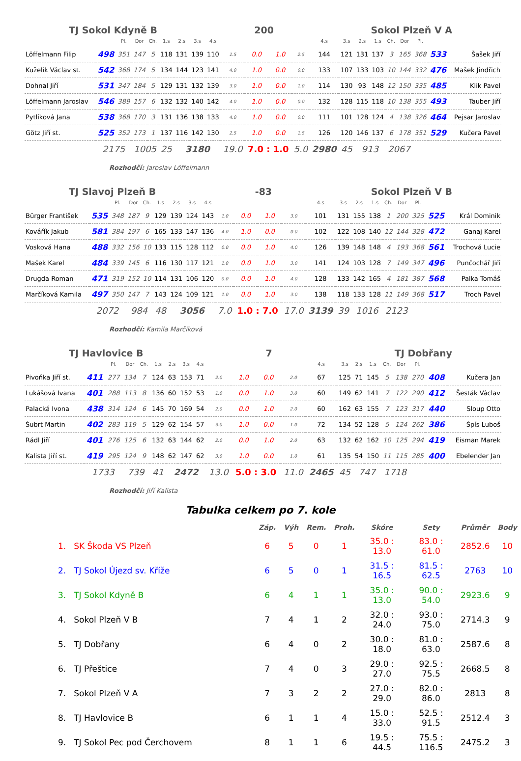TJ Sokol Kdyně B 200 Sokol Plzeň V A
| | | Pl. | Dor | Ch. | 1.s | 2.s | 3.s | 4.s | | | | | 4.s | 3.s | 2.s | 1.s | Ch. | Dor | Pl. | | |
| Löffelmann Filip | 498 | 351 | 147 | 5 | 118 | 131 | 139 | 110 | 1.5 | 0.0 | 1.0 | 2.5 | 144 | 121 | 131 | 137 | 3 | 165 | 368 | 533 | Šašek Jiří |
| Kuželík Václav st. | 542 | 368 | 174 | 5 | 134 | 144 | 123 | 141 | 4.0 | 1.0 | 0.0 | 0.0 | 133 | 107 | 133 | 103 | 10 | 144 | 332 | 476 | Mašek Jindřich |
| Dohnal Jiří | 531 | 347 | 184 | 5 | 129 | 131 | 132 | 139 | 3.0 | 1.0 | 0.0 | 1.0 | 114 | 130 | 93 | 148 | 12 | 150 | 335 | 485 | Klik Pavel |
| Löffelmann Jaroslav | 546 | 389 | 157 | 6 | 132 | 132 | 140 | 142 | 4.0 | 1.0 | 0.0 | 0.0 | 132 | 128 | 115 | 118 | 10 | 138 | 355 | 493 | Tauber Jiří |
| Pytlíková Jana | 538 | 368 | 170 | 3 | 131 | 136 | 138 | 133 | 4.0 | 1.0 | 0.0 | 0.0 | 111 | 101 | 128 | 124 | 4 | 138 | 326 | 464 | Pejsar Jaroslav |
| Götz Jiří st. | 525 | 352 | 173 | 1 | 137 | 116 | 142 | 130 | 2.5 | 1.0 | 0.0 | 1.5 | 126 | 120 | 146 | 137 | 6 | 178 | 351 | 529 | Kučera Pavel |
| | 2175 | | 1005 | | 25 | 3180 | | | 19.0 | 7.0 : 1.0 | | 5.0 | 2980 | 45 | 913 | | 2067 | | | | |
Rozhodčí: Jaroslav Löffelmann
TJ Slavoj Plzeň B -83 Sokol Plzeň V B
| | | Pl. | Dor | Ch. | 1.s | 2.s | 3.s | 4.s | | | | | 4.s | 3.s | 2.s | 1.s | Ch. | Dor | Pl. | | |
| Bürger František | 535 | 348 | 187 | 9 | 129 | 139 | 124 | 143 | 1.0 | 0.0 | 1.0 | 3.0 | 101 | 131 | 155 | 138 | 1 | 200 | 325 | 525 | Král Dominik |
| Kovářík Jakub | 581 | 384 | 197 | 6 | 165 | 133 | 147 | 136 | 4.0 | 1.0 | 0.0 | 0.0 | 102 | 122 | 108 | 140 | 12 | 144 | 328 | 472 | Ganaj Karel |
| Vosková Hana | 488 | 332 | 156 | 10 | 133 | 115 | 128 | 112 | 0.0 | 0.0 | 1.0 | 4.0 | 126 | 139 | 148 | 148 | 4 | 193 | 368 | 561 | Trochová Lucie |
| Mašek Karel | 484 | 339 | 145 | 6 | 116 | 130 | 117 | 121 | 1.0 | 0.0 | 1.0 | 3.0 | 141 | 124 | 103 | 128 | 7 | 149 | 347 | 496 | Punčochář Jiří |
| Drugda Roman | 471 | 319 | 152 | 10 | 114 | 131 | 106 | 120 | 0.0 | 0.0 | 1.0 | 4.0 | 128 | 133 | 142 | 165 | 4 | 181 | 387 | 568 | Palka Tomáš |
| Marčíková Kamila | 497 | 350 | 147 | 7 | 143 | 124 | 109 | 121 | 1.0 | 0.0 | 1.0 | 3.0 | 138 | 118 | 133 | 128 | 11 | 149 | 368 | 517 | Troch Pavel |
| | 2072 | | 984 | | 48 | 3056 | | | 7.0 | 1.0 : 7.0 | | 17.0 | 3139 | 39 | 1016 | | 2123 | | | | |
Rozhodčí: Kamila Marčíková
TJ Havlovice B 7 TJ Dobřany
| | | Pl. | Dor | Ch. | 1.s | 2.s | 3.s | 4.s | | | | | 4.s | 3.s | 2.s | 1.s | Ch. | Dor | Pl. | | |
| Pivoňka Jiří st. | 411 | 277 | 134 | 7 | 124 | 63 | 153 | 71 | 2.0 | 1.0 | 0.0 | 2.0 | 67 | 125 | 71 | 145 | 5 | 138 | 270 | 408 | Kučera Jan |
| Lukášová Ivana | 401 | 288 | 113 | 8 | 136 | 60 | 152 | 53 | 1.0 | 0.0 | 1.0 | 3.0 | 60 | 149 | 62 | 141 | 7 | 122 | 290 | 412 | Šesták Václav |
| Palacká Ivona | 438 | 314 | 124 | 6 | 145 | 70 | 169 | 54 | 2.0 | 0.0 | 1.0 | 2.0 | 60 | 162 | 63 | 155 | 7 | 123 | 317 | 440 | Sloup Otto |
| Šubrt Martin | 402 | 283 | 119 | 5 | 129 | 62 | 154 | 57 | 3.0 | 1.0 | 0.0 | 1.0 | 72 | 134 | 52 | 128 | 5 | 124 | 262 | 386 | Špís Luboš |
| Rádl Jiří | 401 | 276 | 125 | 6 | 132 | 63 | 144 | 62 | 2.0 | 0.0 | 1.0 | 2.0 | 63 | 132 | 62 | 162 | 10 | 125 | 294 | 419 | Eisman Marek |
| Kalista Jiří st. | 419 | 295 | 124 | 9 | 148 | 62 | 147 | 62 | 3.0 | 1.0 | 0.0 | 1.0 | 61 | 135 | 54 | 150 | 11 | 115 | 285 | 400 | Ebelender Jan |
| | 1733 | | 739 | | 41 | 2472 | | | 13.0 | 5.0 : 3.0 | | 11.0 | 2465 | 45 | 747 | | 1718 | | | | |
Rozhodčí: Jiří Kalista
Tabulka celkem po 7. kole
| | | Záp. | Výh | Rem. | Proh. | Skóre | Sety | Průměr | Body |
| --- | --- | --- | --- | --- | --- | --- | --- | --- | --- |
| 1. | SK Škoda VS Plzeň | 6 | 5 | 0 | 1 | 35.0 : 13.0 | 83.0 : 61.0 | 2852.6 | 10 |
| 2. | TJ Sokol Újezd sv. Kříže | 6 | 5 | 0 | 1 | 31.5 : 16.5 | 81.5 : 62.5 | 2763 | 10 |
| 3. | TJ Sokol Kdyně B | 6 | 4 | 1 | 1 | 35.0 : 13.0 | 90.0 : 54.0 | 2923.6 | 9 |
| 4. | Sokol Plzeň V B | 7 | 4 | 1 | 2 | 32.0 : 24.0 | 93.0 : 75.0 | 2714.3 | 9 |
| 5. | TJ Dobřany | 6 | 4 | 0 | 2 | 30.0 : 18.0 | 81.0 : 63.0 | 2587.6 | 8 |
| 6. | TJ Přeštice | 7 | 4 | 0 | 3 | 29.0 : 27.0 | 92.5 : 75.5 | 2668.5 | 8 |
| 7. | Sokol Plzeň V A | 7 | 3 | 2 | 2 | 27.0 : 29.0 | 82.0 : 86.0 | 2813 | 8 |
| 8. | TJ Havlovice B | 6 | 1 | 1 | 4 | 15.0 : 33.0 | 52.5 : 91.5 | 2512.4 | 3 |
| 9. | TJ Sokol Pec pod Čerchovem | 8 | 1 | 1 | 6 | 19.5 : 44.5 | 75.5 : 116.5 | 2475.2 | 3 |